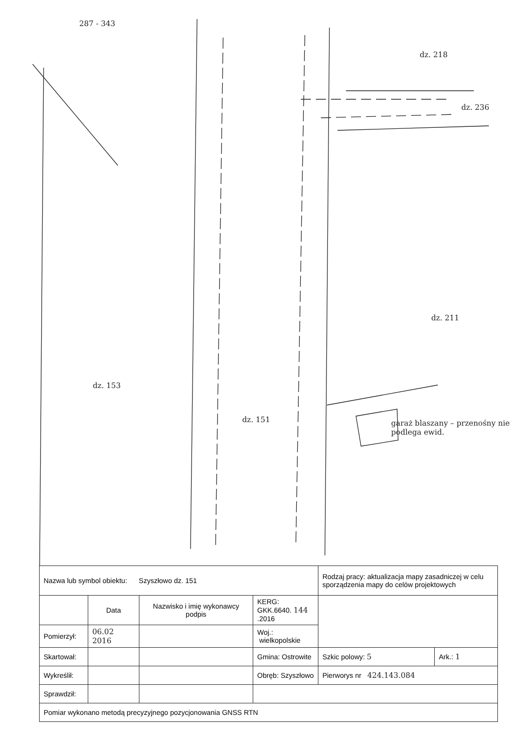287 - 343
dz. 153
dz. 151
dz. 218
dz. 236
dz. 211
garaż blaszany – przenośny nie podlega ewid.
| Nazwa lub symbol obiektu: Szyszłowo dz. 151 | | | | Rodzaj pracy: aktualizacja mapy zasadniczej w celu sporządzenia mapy do celów projektowych | |
| | Data | Nazwisko i imię wykonawcy podpis | KERG: GKK.6640. 144 .2016 | | |
| Pomierzył: | 06.02 2016 | | Woj.: wielkopolskie | | |
| Skartował: | | | Gmina: Ostrowite | Szkic polowy: 5 | Ark.: 1 |
| Wykreślił: | | | Obręb: Szyszłowo | Pierworys nr 424.143.084 | |
| Sprawdził: | | | | | |
| Pomiar wykonano metodą precyzyjnego pozycjonowania GNSS RTN | | | | | |